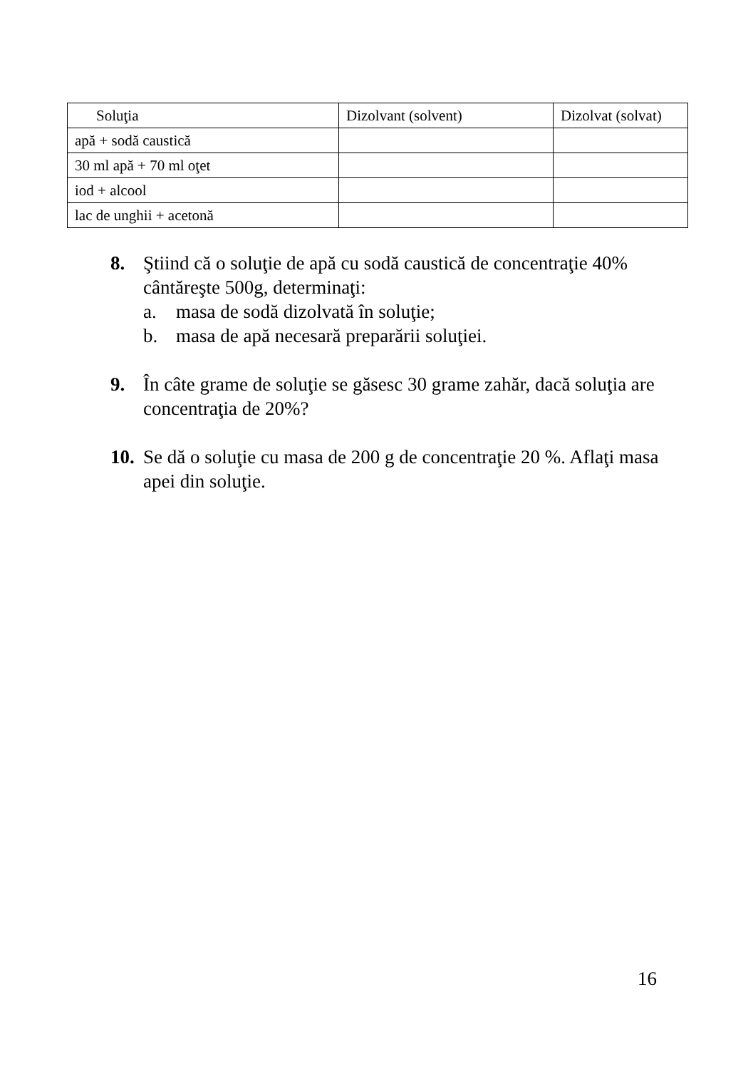| Soluţia | Dizolvant (solvent) | Dizolvat (solvat) |
| --- | --- | --- |
| apă + sodă caustică | | |
| 30 ml apă + 70 ml oţet | | |
| iod + alcool | | |
| lac de unghii + acetonă | | |
8. Ştiind că o soluţie de apă cu sodă caustică de concentraţie 40% cântăreşte 500g, determinaţi:
a. masa de sodă dizolvată în soluţie;
b. masa de apă necesară preparării soluţiei.
9. În câte grame de soluţie se găsesc 30 grame zahăr, dacă soluţia are concentraţia de 20%?
10.
Se dă o soluţie cu masa de 200 g de concentraţie 20 %. Aflaţi masa apei din soluţie.
16